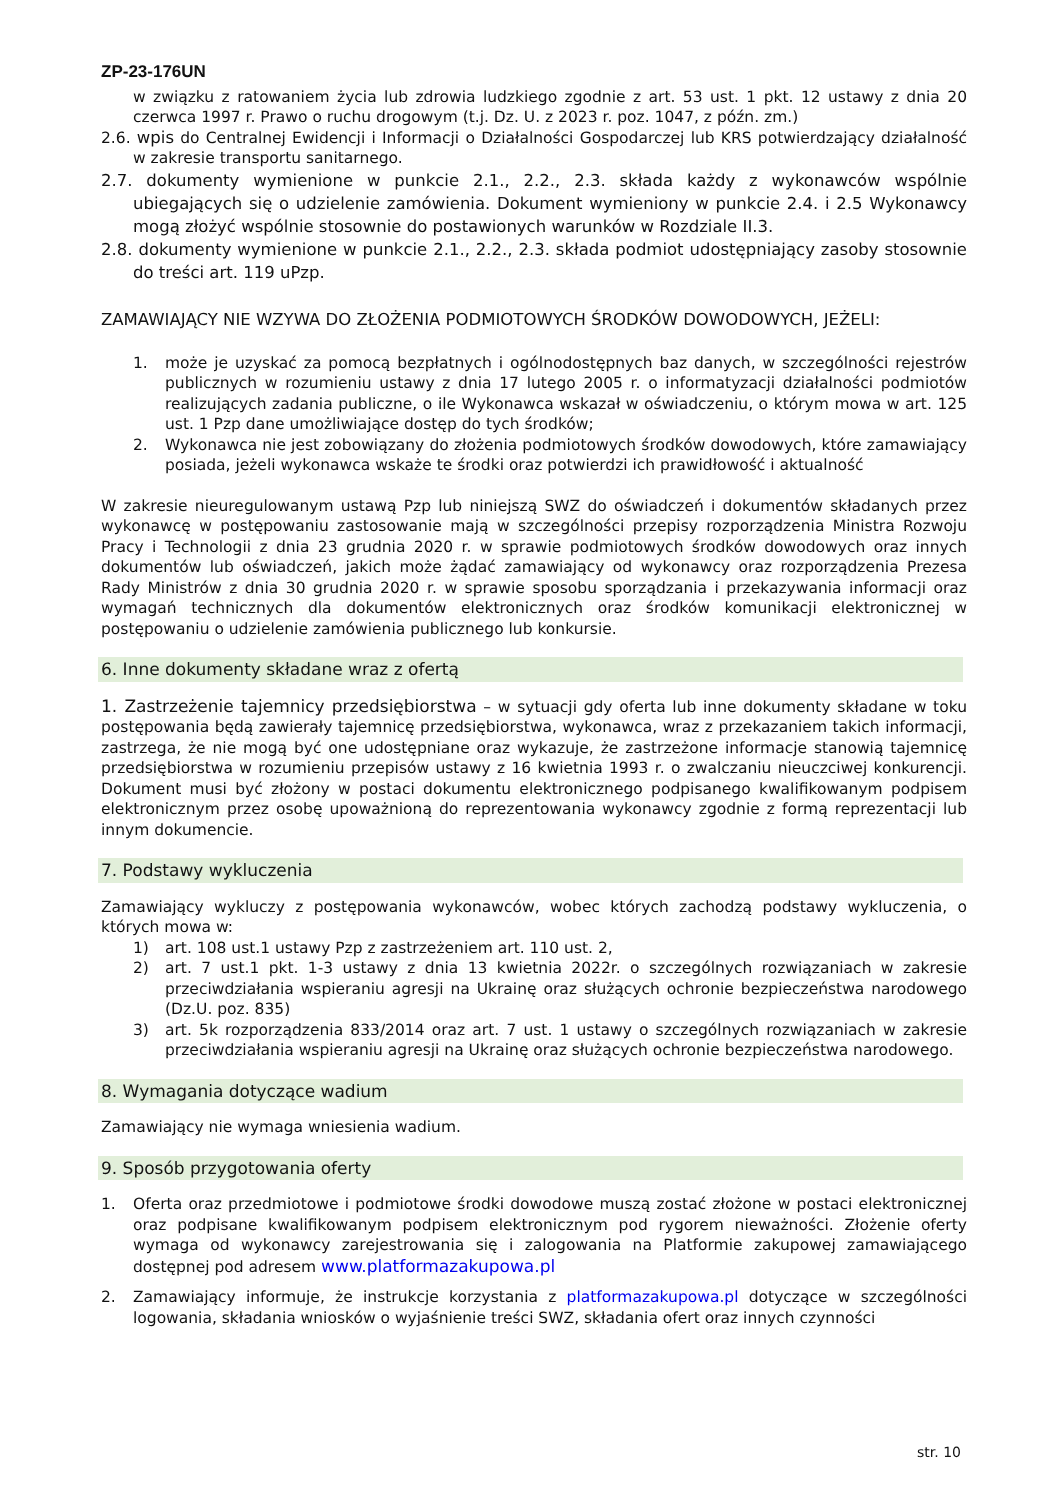ZP-23-176UN
w związku z ratowaniem życia lub zdrowia ludzkiego zgodnie z art. 53 ust. 1 pkt. 12 ustawy z dnia 20 czerwca 1997 r. Prawo o ruchu drogowym (t.j. Dz. U. z 2023 r. poz. 1047, z późn. zm.)
2.6. wpis do Centralnej Ewidencji i Informacji o Działalności Gospodarczej lub KRS potwierdzający działalność w zakresie transportu sanitarnego.
2.7. dokumenty wymienione w punkcie 2.1., 2.2., 2.3. składa każdy z wykonawców wspólnie ubiegających się o udzielenie zamówienia. Dokument wymieniony w punkcie 2.4. i 2.5 Wykonawcy mogą złożyć wspólnie stosownie do postawionych warunków w Rozdziale II.3.
2.8. dokumenty wymienione w punkcie 2.1., 2.2., 2.3. składa podmiot udostępniający zasoby stosownie do treści art. 119 uPzp.
ZAMAWIAJĄCY NIE WZYWA DO ZŁOŻENIA PODMIOTOWYCH ŚRODKÓW DOWODOWYCH, JEŻELI:
1. może je uzyskać za pomocą bezpłatnych i ogólnodostępnych baz danych, w szczególności rejestrów publicznych w rozumieniu ustawy z dnia 17 lutego 2005 r. o informatyzacji działalności podmiotów realizujących zadania publiczne, o ile Wykonawca wskazał w oświadczeniu, o którym mowa w art. 125 ust. 1 Pzp dane umożliwiające dostęp do tych środków;
2. Wykonawca nie jest zobowiązany do złożenia podmiotowych środków dowodowych, które zamawiający posiada, jeżeli wykonawca wskaże te środki oraz potwierdzi ich prawidłowość i aktualność
W zakresie nieuregulowanym ustawą Pzp lub niniejszą SWZ do oświadczeń i dokumentów składanych przez wykonawcę w postępowaniu zastosowanie mają w szczególności przepisy rozporządzenia Ministra Rozwoju Pracy i Technologii z dnia 23 grudnia 2020 r. w sprawie podmiotowych środków dowodowych oraz innych dokumentów lub oświadczeń, jakich może żądać zamawiający od wykonawcy oraz rozporządzenia Prezesa Rady Ministrów z dnia 30 grudnia 2020 r. w sprawie sposobu sporządzania i przekazywania informacji oraz wymagań technicznych dla dokumentów elektronicznych oraz środków komunikacji elektronicznej w postępowaniu o udzielenie zamówienia publicznego lub konkursie.
6. Inne dokumenty składane wraz z ofertą
1. Zastrzeżenie tajemnicy przedsiębiorstwa – w sytuacji gdy oferta lub inne dokumenty składane w toku postępowania będą zawierały tajemnicę przedsiębiorstwa, wykonawca, wraz z przekazaniem takich informacji, zastrzega, że nie mogą być one udostępniane oraz wykazuje, że zastrzeżone informacje stanowią tajemnicę przedsiębiorstwa w rozumieniu przepisów ustawy z 16 kwietnia 1993 r. o zwalczaniu nieuczciwej konkurencji. Dokument musi być złożony w postaci dokumentu elektronicznego podpisanego kwalifikowanym podpisem elektronicznym przez osobę upoważnioną do reprezentowania wykonawcy zgodnie z formą reprezentacji lub innym dokumencie.
7. Podstawy wykluczenia
Zamawiający wykluczy z postępowania wykonawców, wobec których zachodzą podstawy wykluczenia, o których mowa w:
1) art. 108 ust.1 ustawy Pzp z zastrzeżeniem art. 110 ust. 2,
2) art. 7 ust.1 pkt. 1-3 ustawy z dnia 13 kwietnia 2022r. o szczególnych rozwiązaniach w zakresie przeciwdziałania wspieraniu agresji na Ukrainę oraz służących ochronie bezpieczeństwa narodowego (Dz.U. poz. 835)
3) art. 5k rozporządzenia 833/2014 oraz art. 7 ust. 1 ustawy o szczególnych rozwiązaniach w zakresie przeciwdziałania wspieraniu agresji na Ukrainę oraz służących ochronie bezpieczeństwa narodowego.
8. Wymagania dotyczące wadium
Zamawiający nie wymaga wniesienia wadium.
9. Sposób przygotowania oferty
1. Oferta oraz przedmiotowe i podmiotowe środki dowodowe muszą zostać złożone w postaci elektronicznej oraz podpisane kwalifikowanym podpisem elektronicznym pod rygorem nieważności. Złożenie oferty wymaga od wykonawcy zarejestrowania się i zalogowania na Platformie zakupowej zamawiającego dostępnej pod adresem www.platformazakupowa.pl
2. Zamawiający informuje, że instrukcje korzystania z platformazakupowa.pl dotyczące w szczególności logowania, składania wniosków o wyjaśnienie treści SWZ, składania ofert oraz innych czynności
str. 10